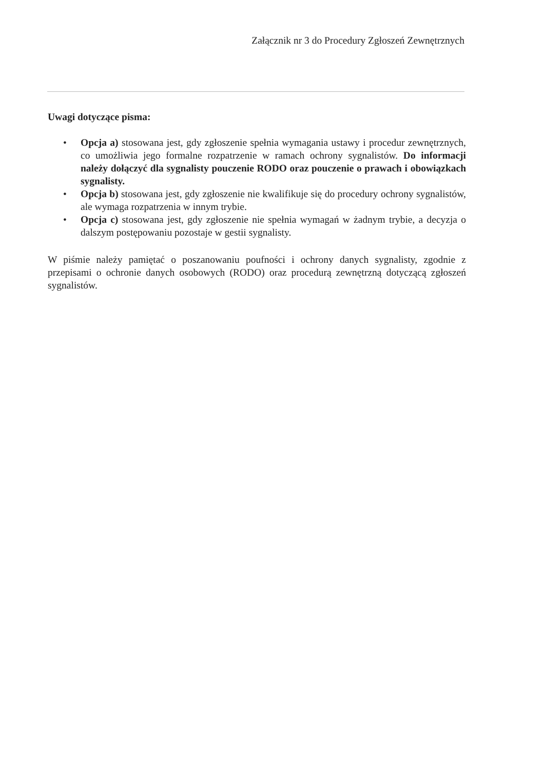Załącznik nr 3 do Procedury Zgłoszeń Zewnętrznych
Uwagi dotyczące pisma:
• Opcja a) stosowana jest, gdy zgłoszenie spełnia wymagania ustawy i procedur zewnętrznych, co umożliwia jego formalne rozpatrzenie w ramach ochrony sygnalistów. Do informacji należy dołączyć dla sygnalisty pouczenie RODO oraz pouczenie o prawach i obowiązkach sygnalisty.
• Opcja b) stosowana jest, gdy zgłoszenie nie kwalifikuje się do procedury ochrony sygnalistów, ale wymaga rozpatrzenia w innym trybie.
• Opcja c) stosowana jest, gdy zgłoszenie nie spełnia wymagań w żadnym trybie, a decyzja o dalszym postępowaniu pozostaje w gestii sygnalisty.
W piśmie należy pamiętać o poszanowaniu poufności i ochrony danych sygnalisty, zgodnie z przepisami o ochronie danych osobowych (RODO) oraz procedurą zewnętrzną dotyczącą zgłoszeń sygnalistów.